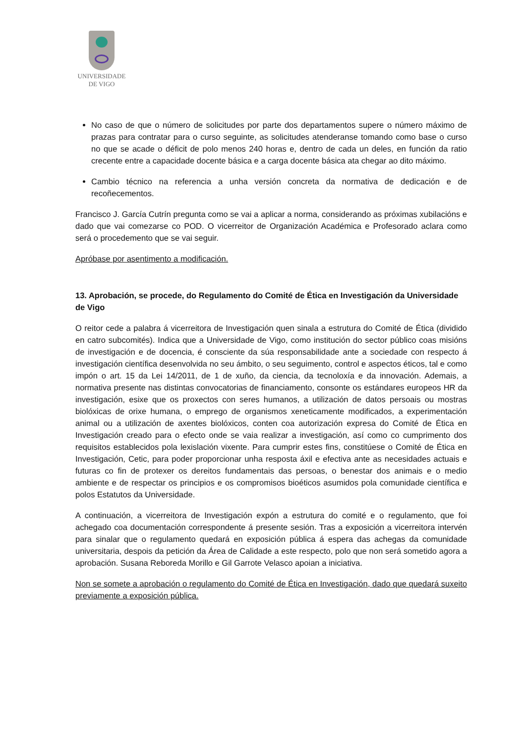UNIVERSIDADE
DE VIGO
No caso de que o número de solicitudes por parte dos departamentos supere o número máximo de prazas para contratar para o curso seguinte, as solicitudes atenderanse tomando como base o curso no que se acade o déficit de polo menos 240 horas e, dentro de cada un deles, en función da ratio crecente entre a capacidade docente básica e a carga docente básica ata chegar ao dito máximo.
Cambio técnico na referencia a unha versión concreta da normativa de dedicación e de recoñecementos.
Francisco J. García Cutrín pregunta como se vai a aplicar a norma, considerando as próximas xubilacións e dado que vai comezarse co POD. O vicerreitor de Organización Académica e Profesorado aclara como será o procedemento que se vai seguir.
Apróbase por asentimento a modificación.
13. Aprobación, se procede, do Regulamento do Comité de Ética en Investigación da Universidade de Vigo
O reitor cede a palabra á vicerreitora de Investigación quen sinala a estrutura do Comité de Ética (dividido en catro subcomités). Indica que a Universidade de Vigo, como institución do sector público coas misións de investigación e de docencia, é consciente da súa responsabilidade ante a sociedade con respecto á investigación científica desenvolvida no seu ámbito, o seu seguimento, control e aspectos éticos, tal e como impón o art. 15 da Lei 14/2011, de 1 de xuño, da ciencia, da tecnoloxía e da innovación. Ademais, a normativa presente nas distintas convocatorias de financiamento, consonte os estándares europeos HR da investigación, esixe que os proxectos con seres humanos, a utilización de datos persoais ou mostras biolóxicas de orixe humana, o emprego de organismos xeneticamente modificados, a experimentación animal ou a utilización de axentes biolóxicos, conten coa autorización expresa do Comité de Ética en Investigación creado para o efecto onde se vaia realizar a investigación, así como co cumprimento dos requisitos establecidos pola lexislación vixente. Para cumprir estes fins, constitúese o Comité de Ética en Investigación, Cetic, para poder proporcionar unha resposta áxil e efectiva ante as necesidades actuais e futuras co fin de protexer os dereitos fundamentais das persoas, o benestar dos animais e o medio ambiente e de respectar os principios e os compromisos bioéticos asumidos pola comunidade científica e polos Estatutos da Universidade.
A continuación, a vicerreitora de Investigación expón a estrutura do comité e o regulamento, que foi achegado coa documentación correspondente á presente sesión. Tras a exposición a vicerreitora intervén para sinalar que o regulamento quedará en exposición pública á espera das achegas da comunidade universitaria, despois da petición da Área de Calidade a este respecto, polo que non será sometido agora a aprobación. Susana Reboreda Morillo e Gil Garrote Velasco apoian a iniciativa.
Non se somete a aprobación o regulamento do Comité de Ética en Investigación, dado que quedará suxeito previamente a exposición pública.